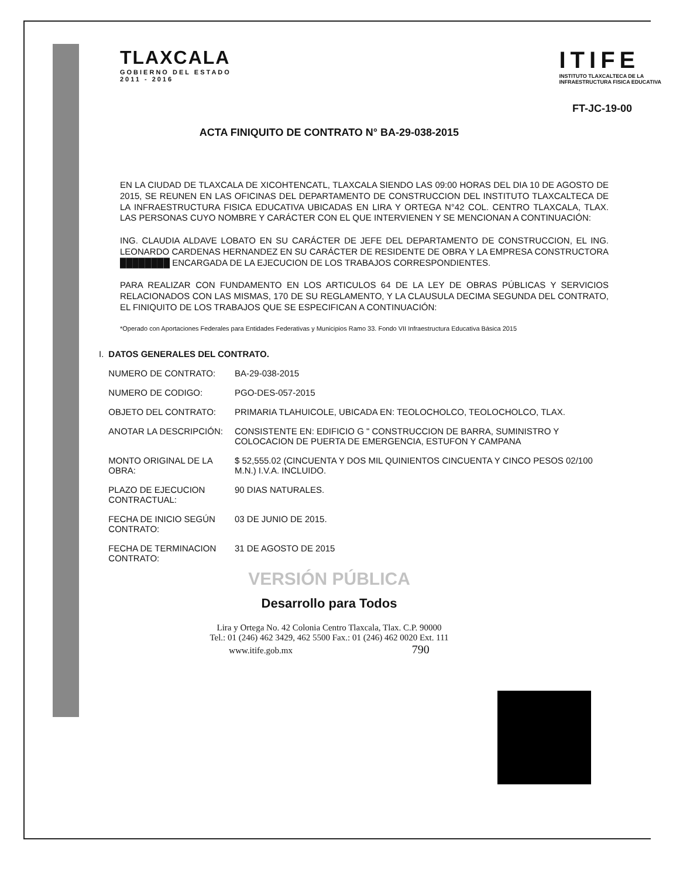TLAXCALA
GOBIERNO DEL ESTADO
2011 - 2016
ITIFE
INSTITUTO TLAXCALTECA DE LA
INFRAESTRUCTURA FISICA EDUCATIVA
FT-JC-19-00
ACTA FINIQUITO DE CONTRATO N° BA-29-038-2015
EN LA CIUDAD DE TLAXCALA DE XICOHTENCATL, TLAXCALA SIENDO LAS 09:00 HORAS DEL DIA 10 DE AGOSTO DE 2015, SE REUNEN EN LAS OFICINAS DEL DEPARTAMENTO DE CONSTRUCCION DEL INSTITUTO TLAXCALTECA DE LA INFRAESTRUCTURA FISICA EDUCATIVA UBICADAS EN LIRA Y ORTEGA N°42 COL. CENTRO TLAXCALA, TLAX. LAS PERSONAS CUYO NOMBRE Y CARÁCTER CON EL QUE INTERVIENEN Y SE MENCIONAN A CONTINUACIÓN:
ING. CLAUDIA ALDAVE LOBATO EN SU CARÁCTER DE JEFE DEL DEPARTAMENTO DE CONSTRUCCION, EL ING. LEONARDO CARDENAS HERNANDEZ EN SU CARÁCTER DE RESIDENTE DE OBRA Y LA EMPRESA CONSTRUCTORA ████████ ENCARGADA DE LA EJECUCION DE LOS TRABAJOS CORRESPONDIENTES.
PARA REALIZAR CON FUNDAMENTO EN LOS ARTICULOS 64 DE LA LEY DE OBRAS PÚBLICAS Y SERVICIOS RELACIONADOS CON LAS MISMAS, 170 DE SU REGLAMENTO, Y LA CLAUSULA DECIMA SEGUNDA DEL CONTRATO, EL FINIQUITO DE LOS TRABAJOS QUE SE ESPECIFICAN A CONTINUACIÓN:
*Operado con Aportaciones Federales para Entidades Federativas y Municipios Ramo 33. Fondo VII Infraestructura Educativa Básica 2015
| I. | DATOS GENERALES DEL CONTRATO. | |
| | NUMERO DE CONTRATO: | BA-29-038-2015 |
| | NUMERO DE CODIGO: | PGO-DES-057-2015 |
| | OBJETO DEL CONTRATO: | PRIMARIA TLAHUICOLE, UBICADA EN: TEOLOCHOLCO, TEOLOCHOLCO, TLAX. |
| | ANOTAR LA DESCRIPCIÓN: | CONSISTENTE EN: EDIFICIO G " CONSTRUCCION DE BARRA, SUMINISTRO Y COLOCACION DE PUERTA DE EMERGENCIA, ESTUFON Y CAMPANA |
| | MONTO ORIGINAL DE LA OBRA: | $ 52,555.02 (CINCUENTA Y DOS MIL QUINIENTOS CINCUENTA Y CINCO PESOS 02/100 M.N.) I.V.A. INCLUIDO. |
| | PLAZO DE EJECUCION CONTRACTUAL: | 90 DIAS NATURALES. |
| | FECHA DE INICIO SEGÚN CONTRATO: | 03 DE JUNIO DE 2015. |
| | FECHA DE TERMINACION CONTRATO: | 31 DE AGOSTO DE 2015 |
VERSIÓN PÚBLICA
Desarrollo para Todos
Lira y Ortega No. 42 Colonia Centro Tlaxcala, Tlax. C.P. 90000
Tel.: 01 (246) 462 3429, 462 5500 Fax.: 01 (246) 462 0020 Ext. 111
www.itife.gob.mx 790